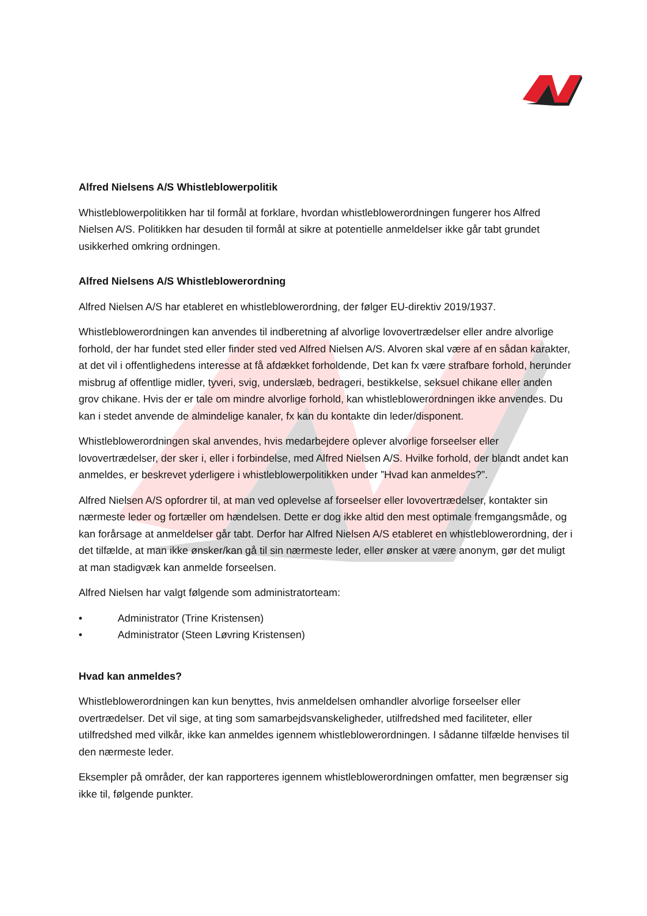Alfred Nielsens A/S Whistleblowerpolitik
Whistleblowerpolitikken har til formål at forklare, hvordan whistleblowerordningen fungerer hos Alfred Nielsen A/S. Politikken har desuden til formål at sikre at potentielle anmeldelser ikke går tabt grundet usikkerhed omkring ordningen.
Alfred Nielsens A/S Whistleblowerordning
Alfred Nielsen A/S har etableret en whistleblowerordning, der følger EU-direktiv 2019/1937.
Whistleblowerordningen kan anvendes til indberetning af alvorlige lovovertrædelser eller andre alvorlige forhold, der har fundet sted eller finder sted ved Alfred Nielsen A/S. Alvoren skal være af en sådan karakter, at det vil i offentlighedens interesse at få afdækket forholdende, Det kan fx være strafbare forhold, herunder misbrug af offentlige midler, tyveri, svig, underslæb, bedrageri, bestikkelse, seksuel chikane eller anden grov chikane. Hvis der er tale om mindre alvorlige forhold, kan whistleblowerordningen ikke anvendes. Du kan i stedet anvende de almindelige kanaler, fx kan du kontakte din leder/disponent.
Whistleblowerordningen skal anvendes, hvis medarbejdere oplever alvorlige forseelser eller lovovertrædelser, der sker i, eller i forbindelse, med Alfred Nielsen A/S. Hvilke forhold, der blandt andet kan anmeldes, er beskrevet yderligere i whistleblowerpolitikken under ”Hvad kan anmeldes?”.
Alfred Nielsen A/S opfordrer til, at man ved oplevelse af forseelser eller lovovertrædelser, kontakter sin nærmeste leder og fortæller om hændelsen. Dette er dog ikke altid den mest optimale fremgangsmåde, og kan forårsage at anmeldelser går tabt. Derfor har Alfred Nielsen A/S etableret en whistleblowerordning, der i det tilfælde, at man ikke ønsker/kan gå til sin nærmeste leder, eller ønsker at være anonym, gør det muligt at man stadigvæk kan anmelde forseelsen.
Alfred Nielsen har valgt følgende som administratorteam:
• Administrator (Trine Kristensen)
• Administrator (Steen Løvring Kristensen)
Hvad kan anmeldes?
Whistleblowerordningen kan kun benyttes, hvis anmeldelsen omhandler alvorlige forseelser eller overtrædelser. Det vil sige, at ting som samarbejdsvanskeligheder, utilfredshed med faciliteter, eller utilfredshed med vilkår, ikke kan anmeldes igennem whistleblowerordningen. I sådanne tilfælde henvises til den nærmeste leder.
Eksempler på områder, der kan rapporteres igennem whistleblowerordningen omfatter, men begrænser sig ikke til, følgende punkter.